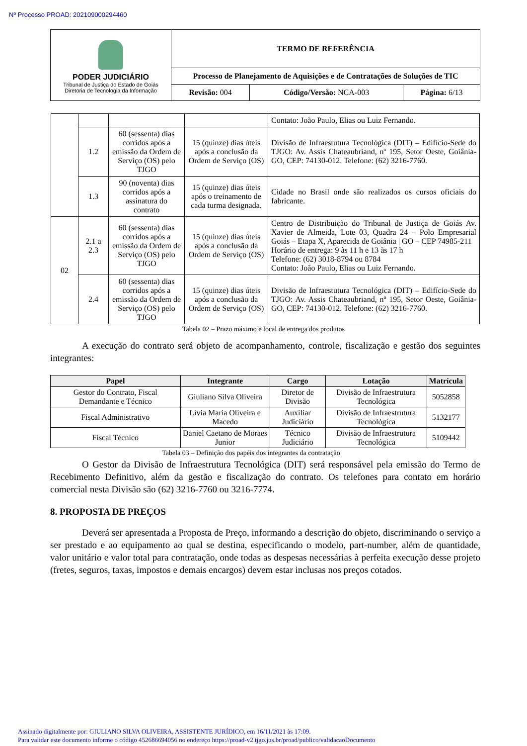Nº Processo PROAD: 202109000294460
| PODER JUDICIÁRIO Tribunal de Justiça do Estado de Goiás Diretoria de Tecnologia da Informação | TERMO DE REFERÊNCIA | | |
| | Processo de Planejamento de Aquisições e de Contratações de Soluções de TIC | | |
| | Revisão: 004 | Código/Versão: NCA-003 | Página: 6/13 |
| | | | | Contato: João Paulo, Elias ou Luiz Fernando. |
| | 1.2 | 60 (sessenta) dias corridos após a emissão da Ordem de Serviço (OS) pelo TJGO | 15 (quinze) dias úteis após a conclusão da Ordem de Serviço (OS) | Divisão de Infraestutura Tecnológica (DIT) – Edifício-Sede do TJGO: Av. Assis Chateaubriand, nº 195, Setor Oeste, Goiânia-GO, CEP: 74130-012. Telefone: (62) 3216-7760. |
| | 1.3 | 90 (noventa) dias corridos após a assinatura do contrato | 15 (quinze) dias úteis após o treinamento de cada turma designada. | Cidade no Brasil onde são realizados os cursos oficiais do fabricante. |
| 02 | 2.1 a 2.3 | 60 (sessenta) dias corridos após a emissão da Ordem de Serviço (OS) pelo TJGO | 15 (quinze) dias úteis após a conclusão da Ordem de Serviço (OS) | Centro de Distribuição do Tribunal de Justiça de Goiás Av. Xavier de Almeida, Lote 03, Quadra 24 – Polo Empresarial Goiás – Etapa X, Aparecida de Goiânia / GO – CEP 74985-211 Horário de entrega: 9 às 11 h e 13 às 17 h Telefone: (62) 3018-8794 ou 8784 Contato: João Paulo, Elias ou Luiz Fernando. |
| | 2.4 | 60 (sessenta) dias corridos após a emissão da Ordem de Serviço (OS) pelo TJGO | 15 (quinze) dias úteis após a conclusão da Ordem de Serviço (OS) | Divisão de Infraestutura Tecnológica (DIT) – Edifício-Sede do TJGO: Av. Assis Chateaubriand, nº 195, Setor Oeste, Goiânia-GO, CEP: 74130-012. Telefone: (62) 3216-7760. |
Tabela 02 – Prazo máximo e local de entrega dos produtos
A execução do contrato será objeto de acompanhamento, controle, fiscalização e gestão dos seguintes integrantes:
| Papel | Integrante | Cargo | Lotação | Matrícula |
| --- | --- | --- | --- | --- |
| Gestor do Contrato, Fiscal Demandante e Técnico | Giuliano Silva Oliveira | Diretor de Divisão | Divisão de Infraestrutura Tecnológica | 5052858 |
| Fiscal Administrativo | Lívia Maria Oliveira e Macedo | Auxiliar Judiciário | Divisão de Infraestrutura Tecnológica | 5132177 |
| Fiscal Técnico | Daniel Caetano de Moraes Junior | Técnico Judiciário | Divisão de Infraestrutura Tecnológica | 5109442 |
Tabela 03 – Definição dos papéis dos integrantes da contratação
O Gestor da Divisão de Infraestrutura Tecnológica (DIT) será responsável pela emissão do Termo de Recebimento Definitivo, além da gestão e fiscalização do contrato. Os telefones para contato em horário comercial nesta Divisão são (62) 3216-7760 ou 3216-7774.
8. PROPOSTA DE PREÇOS
Deverá ser apresentada a Proposta de Preço, informando a descrição do objeto, discriminando o serviço a ser prestado e ao equipamento ao qual se destina, especificando o modelo, part-number, além de quantidade, valor unitário e valor total para contratação, onde todas as despesas necessárias à perfeita execução desse projeto (fretes, seguros, taxas, impostos e demais encargos) devem estar inclusas nos preços cotados.
Assinado digitalmente por: GIULIANO SILVA OLIVEIRA, ASSISTENTE JURÍDICO, em 16/11/2021 às 17:09.
Para validar este documento informe o código 452686694056 no endereço https://proad-v2.tjgo.jus.br/proad/publico/validacaoDocumento